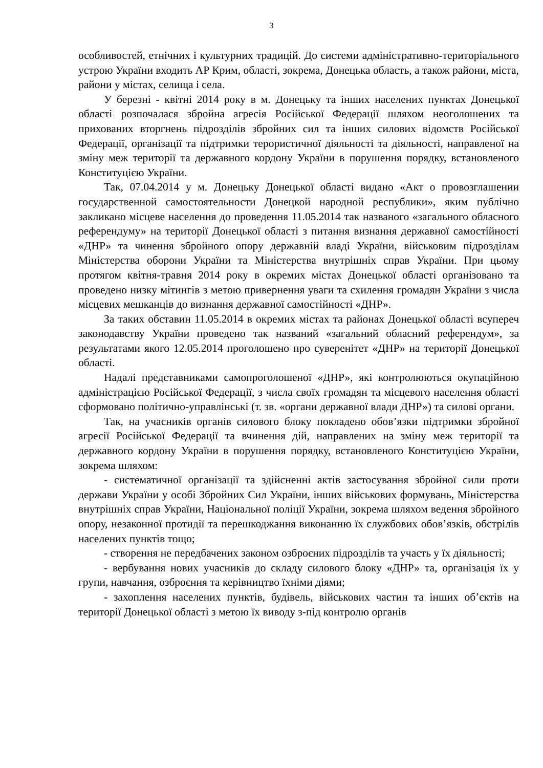3
особливостей, етнічних і культурних традицій. До системи адміністративно-територіального устрою України входить АР Крим, області, зокрема, Донецька область, а також райони, міста, райони у містах, селища і села.
У березні - квітні 2014 року в м. Донецьку та інших населених пунктах Донецької області розпочалася збройна агресія Російської Федерації шляхом неоголошених та прихованих вторгнень підрозділів збройних сил та інших силових відомств Російської Федерації, організації та підтримки терористичної діяльності та діяльності, направленої на зміну меж території та державного кордону України в порушення порядку, встановленого Конституцією України.
Так, 07.04.2014 у м. Донецьку Донецької області видано «Акт о провозглашении государственной самостоятельности Донецкой народной республики», яким публічно закликано місцеве населення до проведення 11.05.2014 так названого «загального обласного референдуму» на території Донецької області з питання визнання державної самостійності «ДНР» та чинення збройного опору державній владі України, військовим підрозділам Міністерства оборони України та Міністерства внутрішніх справ України. При цьому протягом квітня-травня 2014 року в окремих містах Донецької області організовано та проведено низку мітингів з метою привернення уваги та схилення громадян України з числа місцевих мешканців до визнання державної самостійності «ДНР».
За таких обставин 11.05.2014 в окремих містах та районах Донецької області всупереч законодавству України проведено так названий «загальний обласний референдум», за результатами якого 12.05.2014 проголошено про суверенітет «ДНР» на території Донецької області.
Надалі представниками самопроголошеної «ДНР», які контролюються окупаційною адміністрацією Російської Федерації, з числа своїх громадян та місцевого населення області сформовано політично-управлінські (т. зв. «органи державної влади ДНР») та силові органи.
Так, на учасників органів силового блоку покладено обов’язки підтримки збройної агресії Російської Федерації та вчинення дій, направлених на зміну меж території та державного кордону України в порушення порядку, встановленого Конституцією України, зокрема шляхом:
- систематичної організації та здійсненні актів застосування збройної сили проти держави України у особі Збройних Сил України, інших військових формувань, Міністерства внутрішніх справ України, Національної поліції України, зокрема шляхом ведення збройного опору, незаконної протидії та перешкоджання виконанню їх службових обов’язків, обстрілів населених пунктів тощо;
- створення не передбачених законом озброєних підрозділів та участь у їх діяльності;
- вербування нових учасників до складу силового блоку «ДНР» та, організація їх у групи, навчання, озброєння та керівництво їхніми діями;
- захоплення населених пунктів, будівель, військових частин та інших об’єктів на території Донецької області з метою їх виводу з-під контролю органів